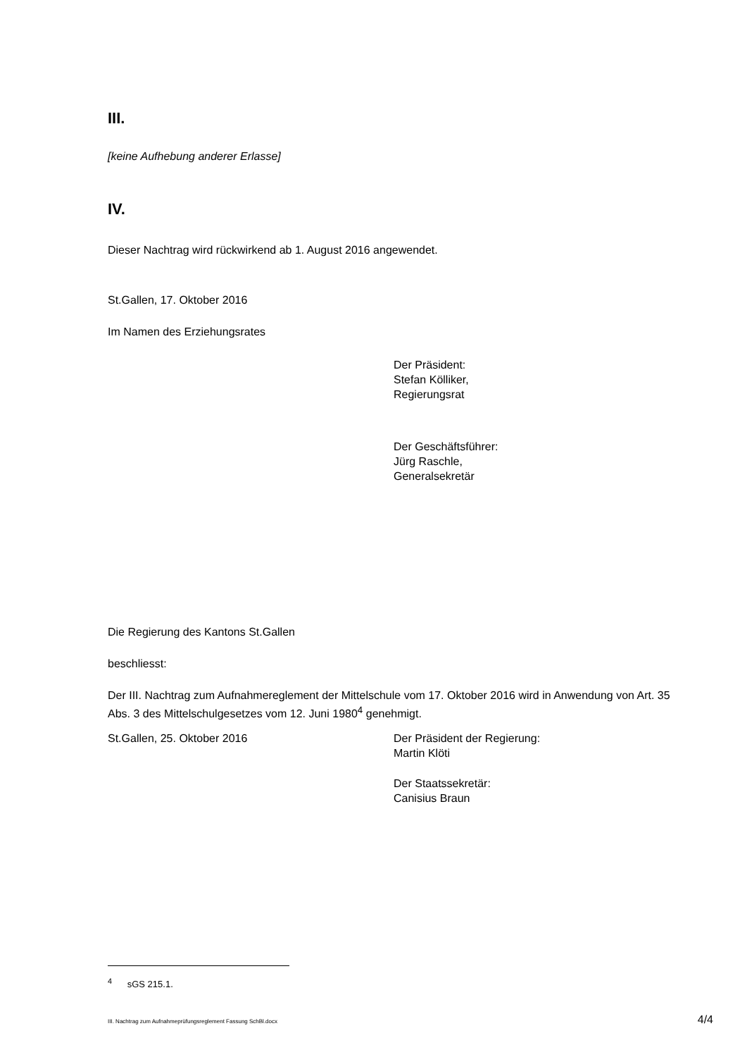III.
[keine Aufhebung anderer Erlasse]
IV.
Dieser Nachtrag wird rückwirkend ab 1. August 2016 angewendet.
St.Gallen, 17. Oktober 2016
Im Namen des Erziehungsrates
Der Präsident:
Stefan Kölliker,
Regierungsrat
Der Geschäftsführer:
Jürg Raschle,
Generalsekretär
Die Regierung des Kantons St.Gallen
beschliesst:
Der III. Nachtrag zum Aufnahmereglement der Mittelschule vom 17. Oktober 2016 wird in Anwendung von Art. 35 Abs. 3 des Mittelschulgesetzes vom 12. Juni 1980<sup>4</sup> genehmigt.
St.Gallen, 25. Oktober 2016 Der Präsident der Regierung:
Martin Klöti
Der Staatssekretär:
Canisius Braun
<sup>4</sup> sGS 215.1.
III. Nachtrag zum Aufnahmeprüfungsreglement Fassung SchBl.docx 4/4